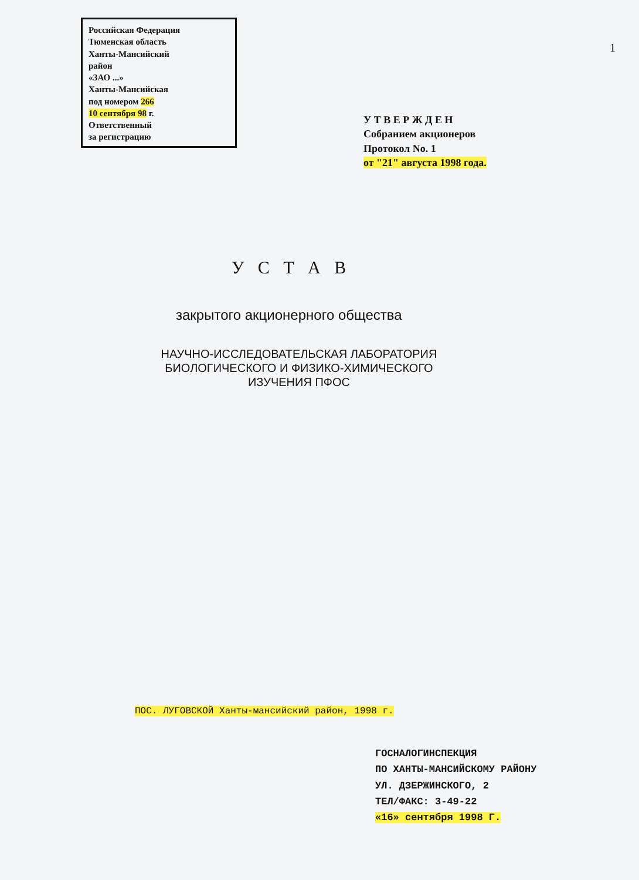Российская Федерация
Тюменская область
Ханты-Мансийский
район
«ЗАО ...»
Ханты-Мансийская
под номером 266
10 сентября 98 г.
Ответственный
за регистрацию
1
У Т В Е Р Ж Д Е Н
Собранием акционеров
Протокол No. 1
от "21" августа 1998 года.
У С Т А В
закрытого акционерного общества
НАУЧНО-ИССЛЕДОВАТЕЛЬСКАЯ ЛАБОРАТОРИЯ
БИОЛОГИЧЕСКОГО И ФИЗИКО-ХИМИЧЕСКОГО
ИЗУЧЕНИЯ ПФОС
ПОС. ЛУГОВСКОЙ Ханты-мансийский район, 1998 г.
ГОСНАЛОГИНСПЕКЦИЯ
ПО ХАНТЫ-МАНСИЙСКОМУ РАЙОНУ
УЛ. ДЗЕРЖИНСКОГО, 2
ТЕЛ/ФАКС: 3-49-22
«16» сентября 1998 Г.